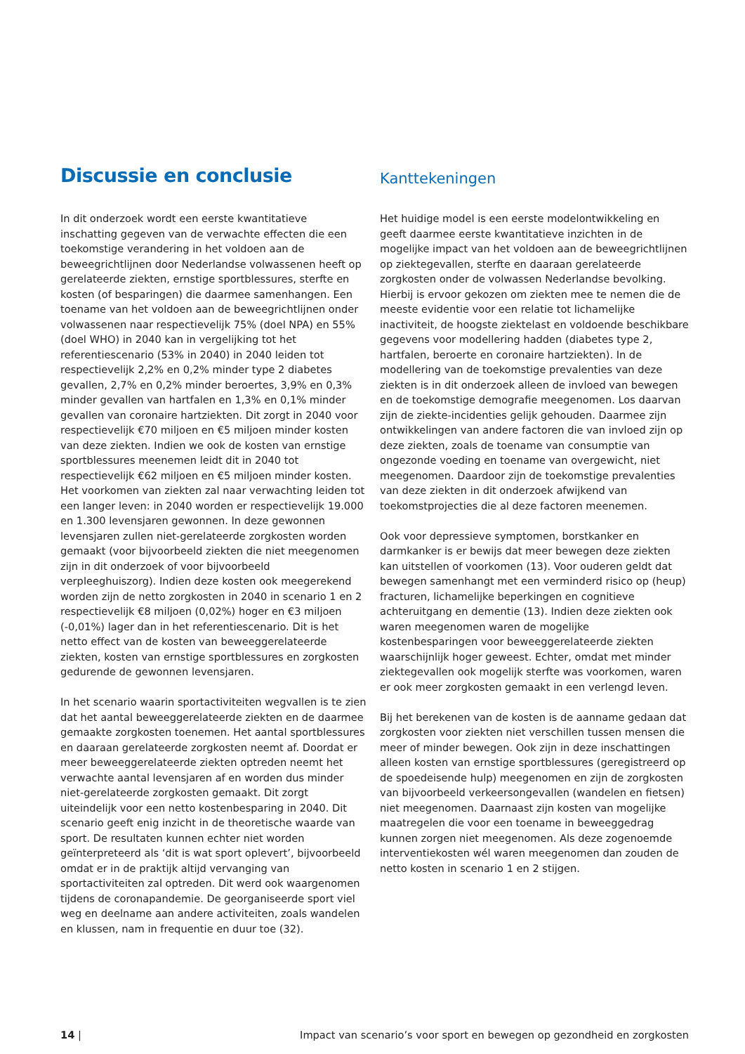Discussie en conclusie
In dit onderzoek wordt een eerste kwantitatieve inschatting gegeven van de verwachte effecten die een toekomstige verandering in het voldoen aan de beweegrichtlijnen door Nederlandse volwassenen heeft op gerelateerde ziekten, ernstige sportblessures, sterfte en kosten (of besparingen) die daarmee samenhangen. Een toename van het voldoen aan de beweegrichtlijnen onder volwassenen naar respectievelijk 75% (doel NPA) en 55% (doel WHO) in 2040 kan in vergelijking tot het referentiescenario (53% in 2040) in 2040 leiden tot respectievelijk 2,2% en 0,2% minder type 2 diabetes gevallen, 2,7% en 0,2% minder beroertes, 3,9% en 0,3% minder gevallen van hartfalen en 1,3% en 0,1% minder gevallen van coronaire hartziekten. Dit zorgt in 2040 voor respectievelijk €70 miljoen en €5 miljoen minder kosten van deze ziekten. Indien we ook de kosten van ernstige sportblessures meenemen leidt dit in 2040 tot respectievelijk €62 miljoen en €5 miljoen minder kosten. Het voorkomen van ziekten zal naar verwachting leiden tot een langer leven: in 2040 worden er respectievelijk 19.000 en 1.300 levensjaren gewonnen. In deze gewonnen levensjaren zullen niet-gerelateerde zorgkosten worden gemaakt (voor bijvoorbeeld ziekten die niet meegenomen zijn in dit onderzoek of voor bijvoorbeeld verpleeghuiszorg). Indien deze kosten ook meegerekend worden zijn de netto zorgkosten in 2040 in scenario 1 en 2 respectievelijk €8 miljoen (0,02%) hoger en €3 miljoen (-0,01%) lager dan in het referentiescenario. Dit is het netto effect van de kosten van beweeggerelateerde ziekten, kosten van ernstige sportblessures en zorgkosten gedurende de gewonnen levensjaren.
In het scenario waarin sportactiviteiten wegvallen is te zien dat het aantal beweeggerelateerde ziekten en de daarmee gemaakte zorgkosten toenemen. Het aantal sportblessures en daaraan gerelateerde zorgkosten neemt af. Doordat er meer beweeggerelateerde ziekten optreden neemt het verwachte aantal levensjaren af en worden dus minder niet-gerelateerde zorgkosten gemaakt. Dit zorgt uiteindelijk voor een netto kostenbesparing in 2040. Dit scenario geeft enig inzicht in de theoretische waarde van sport. De resultaten kunnen echter niet worden geïnterpreteerd als ‘dit is wat sport oplevert’, bijvoorbeeld omdat er in de praktijk altijd vervanging van sportactiviteiten zal optreden. Dit werd ook waargenomen tijdens de coronapandemie. De georganiseerde sport viel weg en deelname aan andere activiteiten, zoals wandelen en klussen, nam in frequentie en duur toe (32).
Kanttekeningen
Het huidige model is een eerste modelontwikkeling en geeft daarmee eerste kwantitatieve inzichten in de mogelijke impact van het voldoen aan de beweegrichtlijnen op ziektegevallen, sterfte en daaraan gerelateerde zorgkosten onder de volwassen Nederlandse bevolking. Hierbij is ervoor gekozen om ziekten mee te nemen die de meeste evidentie voor een relatie tot lichamelijke inactiviteit, de hoogste ziektelast en voldoende beschikbare gegevens voor modellering hadden (diabetes type 2, hartfalen, beroerte en coronaire hartziekten). In de modellering van de toekomstige prevalenties van deze ziekten is in dit onderzoek alleen de invloed van bewegen en de toekomstige demografie meegenomen. Los daarvan zijn de ziekte-incidenties gelijk gehouden. Daarmee zijn ontwikkelingen van andere factoren die van invloed zijn op deze ziekten, zoals de toename van consumptie van ongezonde voeding en toename van overgewicht, niet meegenomen. Daardoor zijn de toekomstige prevalenties van deze ziekten in dit onderzoek afwijkend van toekomstprojecties die al deze factoren meenemen.
Ook voor depressieve symptomen, borstkanker en darmkanker is er bewijs dat meer bewegen deze ziekten kan uitstellen of voorkomen (13). Voor ouderen geldt dat bewegen samenhangt met een verminderd risico op (heup) fracturen, lichamelijke beperkingen en cognitieve achteruitgang en dementie (13). Indien deze ziekten ook waren meegenomen waren de mogelijke kostenbesparingen voor beweeggerelateerde ziekten waarschijnlijk hoger geweest. Echter, omdat met minder ziektegevallen ook mogelijk sterfte was voorkomen, waren er ook meer zorgkosten gemaakt in een verlengd leven.
Bij het berekenen van de kosten is de aanname gedaan dat zorgkosten voor ziekten niet verschillen tussen mensen die meer of minder bewegen. Ook zijn in deze inschattingen alleen kosten van ernstige sportblessures (geregistreerd op de spoedeisende hulp) meegenomen en zijn de zorgkosten van bijvoorbeeld verkeersongevallen (wandelen en fietsen) niet meegenomen. Daarnaast zijn kosten van mogelijke maatregelen die voor een toename in beweeggedrag kunnen zorgen niet meegenomen. Als deze zogenoemde interventiekosten wél waren meegenomen dan zouden de netto kosten in scenario 1 en 2 stijgen.
14 | Impact van scenario’s voor sport en bewegen op gezondheid en zorgkosten